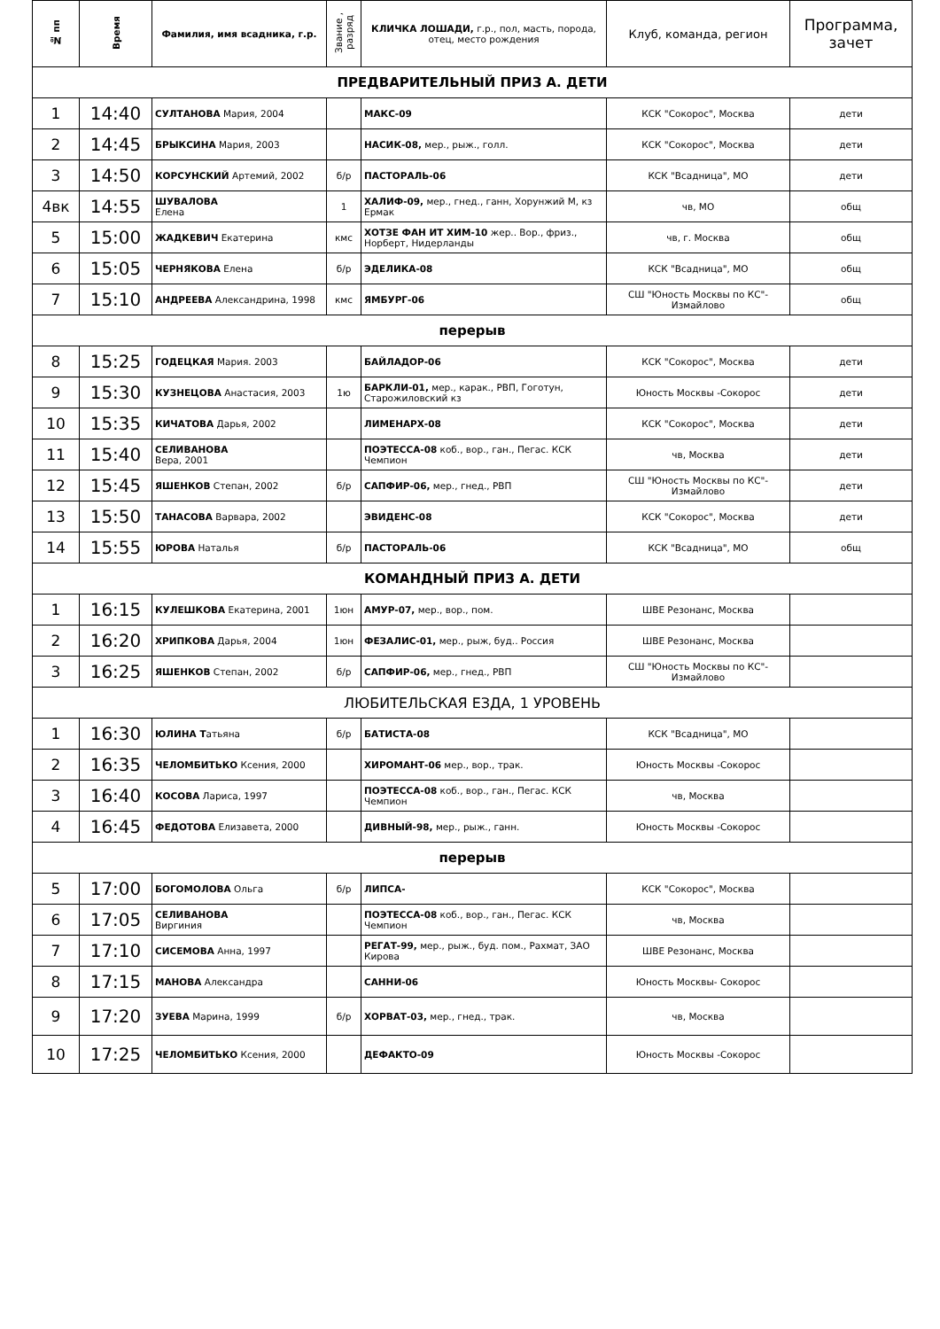| № пп | Время | Фамилия, имя всадника, г.р. | Звание , разряд | КЛИЧКА ЛОШАДИ, г.р., пол, масть, порода, отец, место рождения | Клуб, команда, регион | Программа, зачет |
| --- | --- | --- | --- | --- | --- | --- |
| ПРЕДВАРИТЕЛЬНЫЙ ПРИЗ А. ДЕТИ | | | | | | |
| 1 | 14:40 | СУЛТАНОВА Мария, 2004 | | МАКС-09 | КСК "Сокорос", Москва | дети |
| 2 | 14:45 | БРЫКСИНА Мария, 2003 | | НАСИК-08, мер., рыж., голл. | КСК "Сокорос", Москва | дети |
| 3 | 14:50 | КОРСУНСКИЙ Артемий, 2002 | б/р | ПАСТОРАЛЬ-06 | КСК "Всадница", МО | дети |
| 4вк | 14:55 | ШУВАЛОВА Елена | 1 | ХАЛИФ-09, мер., гнед., ганн, Хорунжий М, кз Ермак | чв, МО | общ |
| 5 | 15:00 | ЖАДКЕВИЧ Екатерина | кмс | ХОТЗЕ ФАН ИТ ХИМ-10 жер.. Вор., фриз., Норберт, Нидерланды | чв, г. Москва | общ |
| 6 | 15:05 | ЧЕРНЯКОВА Елена | б/р | ЭДЕЛИКА-08 | КСК "Всадница", МО | общ |
| 7 | 15:10 | АНДРЕЕВА Александрина, 1998 | кмс | ЯМБУРГ-06 | СШ "Юность Москвы по КС"-Измайлово | общ |
| перерыв | | | | | | |
| 8 | 15:25 | ГОДЕЦКАЯ Мария. 2003 | | БАЙЛАДОР-06 | КСК "Сокорос", Москва | дети |
| 9 | 15:30 | КУЗНЕЦОВА Анастасия, 2003 | 1ю | БАРКЛИ-01, мер., карак., РВП, Гоготун, Старожиловский кз | Юность Москвы -Сокорос | дети |
| 10 | 15:35 | КИЧАТОВА Дарья, 2002 | | ЛИМЕНАРХ-08 | КСК "Сокорос", Москва | дети |
| 11 | 15:40 | СЕЛИВАНОВА Вера, 2001 | | ПОЭТЕССА-08 коб., вор., ган., Пегас. КСК Чемпион | чв, Москва | дети |
| 12 | 15:45 | ЯШЕНКОВ Степан, 2002 | б/р | САПФИР-06, мер., гнед., РВП | СШ "Юность Москвы по КС"-Измайлово | дети |
| 13 | 15:50 | ТАНАСОВА Варвара, 2002 | | ЭВИДЕНС-08 | КСК "Сокорос", Москва | дети |
| 14 | 15:55 | ЮРОВА Наталья | б/р | ПАСТОРАЛЬ-06 | КСК "Всадница", МО | общ |
| КОМАНДНЫЙ ПРИЗ А. ДЕТИ | | | | | | |
| 1 | 16:15 | КУЛЕШКОВА Екатерина, 2001 | 1юн | АМУР-07, мер., вор., пом. | ШВЕ Резонанс, Москва | |
| 2 | 16:20 | ХРИПКОВА Дарья, 2004 | 1юн | ФЕЗАЛИС-01, мер., рыж, буд.. Россия | ШВЕ Резонанс, Москва | |
| 3 | 16:25 | ЯШЕНКОВ Степан, 2002 | б/р | САПФИР-06, мер., гнед., РВП | СШ "Юность Москвы по КС"-Измайлово | |
| ЛЮБИТЕЛЬСКАЯ ЕЗДА, 1 УРОВЕНЬ | | | | | | |
| 1 | 16:30 | ЮЛИНА Т атьяна | б/р | БАТИСТА-08 | КСК "Всадница", МО | |
| 2 | 16:35 | ЧЕЛОМБИТЬКО Ксения, 2000 | | ХИРОМАНТ-06 мер., вор., трак. | Юность Москвы -Сокорос | |
| 3 | 16:40 | КОСОВА Лариса, 1997 | | ПОЭТЕССА-08 коб., вор., ган., Пегас. КСК Чемпион | чв, Москва | |
| 4 | 16:45 | ФЕДОТОВА Елизавета, 2000 | | ДИВНЫЙ-98, мер., рыж., ганн. | Юность Москвы -Сокорос | |
| перерыв | | | | | | |
| 5 | 17:00 | БОГОМОЛОВА Ольга | б/р | ЛИПСА- | КСК "Сокорос", Москва | |
| 6 | 17:05 | СЕЛИВАНОВА Виргиния | | ПОЭТЕССА-08 коб., вор., ган., Пегас. КСК Чемпион | чв, Москва | |
| 7 | 17:10 | СИСЕМОВА Анна, 1997 | | РЕГАТ-99, мер., рыж., буд. пом., Рахмат, ЗАО Кирова | ШВЕ Резонанс, Москва | |
| 8 | 17:15 | МАНОВА Александра | | САННИ-06 | Юность Москвы- Сокорос | |
| 9 | 17:20 | ЗУЕВА Марина, 1999 | б/р | ХОРВАТ-03, мер., гнед., трак. | чв, Москва | |
| 10 | 17:25 | ЧЕЛОМБИТЬКО Ксения, 2000 | | ДЕФАКТО-09 | Юность Москвы -Сокорос | |